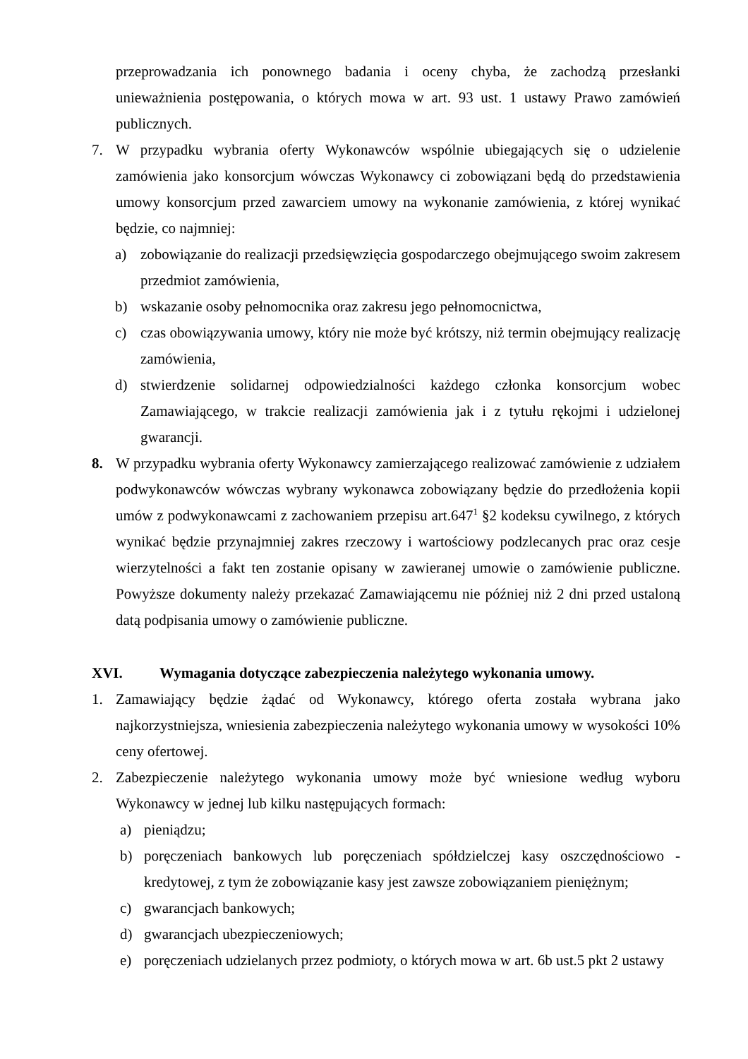przeprowadzania ich ponownego badania i oceny chyba, że zachodzą przesłanki unieważnienia postępowania, o których mowa w art. 93 ust. 1 ustawy Prawo zamówień publicznych.
7. W przypadku wybrania oferty Wykonawców wspólnie ubiegających się o udzielenie zamówienia jako konsorcjum wówczas Wykonawcy ci zobowiązani będą do przedstawienia umowy konsorcjum przed zawarciem umowy na wykonanie zamówienia, z której wynikać będzie, co najmniej:
a) zobowiązanie do realizacji przedsięwzięcia gospodarczego obejmującego swoim zakresem przedmiot zamówienia,
b) wskazanie osoby pełnomocnika oraz zakresu jego pełnomocnictwa,
c) czas obowiązywania umowy, który nie może być krótszy, niż termin obejmujący realizację zamówienia,
d) stwierdzenie solidarnej odpowiedzialności każdego członka konsorcjum wobec Zamawiającego, w trakcie realizacji zamówienia jak i z tytułu rękojmi i udzielonej gwarancji.
8. W przypadku wybrania oferty Wykonawcy zamierzającego realizować zamówienie z udziałem podwykonawców wówczas wybrany wykonawca zobowiązany będzie do przedłożenia kopii umów z podwykonawcami z zachowaniem przepisu art.647<sup>1</sup> §2 kodeksu cywilnego, z których wynikać będzie przynajmniej zakres rzeczowy i wartościowy podzlecanych prac oraz cesje wierzytelności a fakt ten zostanie opisany w zawieranej umowie o zamówienie publiczne. Powyższe dokumenty należy przekazać Zamawiającemu nie później niż 2 dni przed ustaloną datą podpisania umowy o zamówienie publiczne.
XVI. Wymagania dotyczące zabezpieczenia należytego wykonania umowy.
1. Zamawiający będzie żądać od Wykonawcy, którego oferta została wybrana jako najkorzystniejsza, wniesienia zabezpieczenia należytego wykonania umowy w wysokości 10% ceny ofertowej.
2. Zabezpieczenie należytego wykonania umowy może być wniesione według wyboru Wykonawcy w jednej lub kilku następujących formach:
a) pieniądzu;
b) poręczeniach bankowych lub poręczeniach spółdzielczej kasy oszczędnościowo - kredytowej, z tym że zobowiązanie kasy jest zawsze zobowiązaniem pieniężnym;
c) gwarancjach bankowych;
d) gwarancjach ubezpieczeniowych;
e) poręczeniach udzielanych przez podmioty, o których mowa w art. 6b ust.5 pkt 2 ustawy